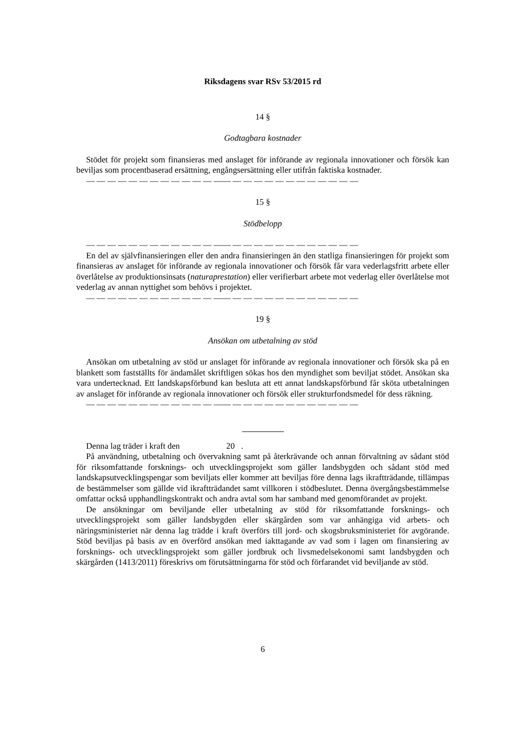Riksdagens svar RSv 53/2015 rd
14 §
Godtagbara kostnader
Stödet för projekt som finansieras med anslaget för införande av regionala innovationer och försök kan beviljas som procentbaserad ersättning, engångsersättning eller utifrån faktiska kostnader.
— — — — — — — — — — — — —— — — — — — — — — — — — —
15 §
Stödbelopp
— — — — — — — — — — — — —— — — — — — — — — — — — —
En del av självfinansieringen eller den andra finansieringen än den statliga finansieringen för projekt som finansieras av anslaget för införande av regionala innovationer och försök får vara vederlagsfritt arbete eller överlåtelse av produktionsinsats (naturaprestation) eller verifierbart arbete mot vederlag eller överlåtelse mot vederlag av annan nyttighet som behövs i projektet.
— — — — — — — — — — — — —— — — — — — — — — — — — —
19 §
Ansökan om utbetalning av stöd
Ansökan om utbetalning av stöd ur anslaget för införande av regionala innovationer och försök ska på en blankett som fastställts för ändamålet skriftligen sökas hos den myndighet som beviljat stödet. Ansökan ska vara undertecknad. Ett landskapsförbund kan besluta att ett annat landskapsförbund får sköta utbetalningen av anslaget för införande av regionala innovationer och försök eller strukturfondsmedel för dess räkning.
— — — — — — — — — — — — —— — — — — — — — — — — — —
Denna lag träder i kraft den 20 .
På användning, utbetalning och övervakning samt på återkrävande och annan förvaltning av sådant stöd för riksomfattande forsknings- och utvecklingsprojekt som gäller landsbygden och sådant stöd med landskapsutvecklingspengar som beviljats eller kommer att beviljas före denna lags ikraftträdande, tillämpas de bestämmelser som gällde vid ikraftträdandet samt villkoren i stödbeslutet. Denna övergångsbestämmelse omfattar också upphandlingskontrakt och andra avtal som har samband med genomförandet av projekt.
De ansökningar om beviljande eller utbetalning av stöd för riksomfattande forsknings- och utvecklingsprojekt som gäller landsbygden eller skärgården som var anhängiga vid arbets- och näringsministeriet när denna lag trädde i kraft överförs till jord- och skogsbruksministeriet för avgörande. Stöd beviljas på basis av en överförd ansökan med iakttagande av vad som i lagen om finansiering av forsknings- och utvecklingsprojekt som gäller jordbruk och livsmedelsekonomi samt landsbygden och skärgården (1413/2011) föreskrivs om förutsättningarna för stöd och förfarandet vid beviljande av stöd.
6